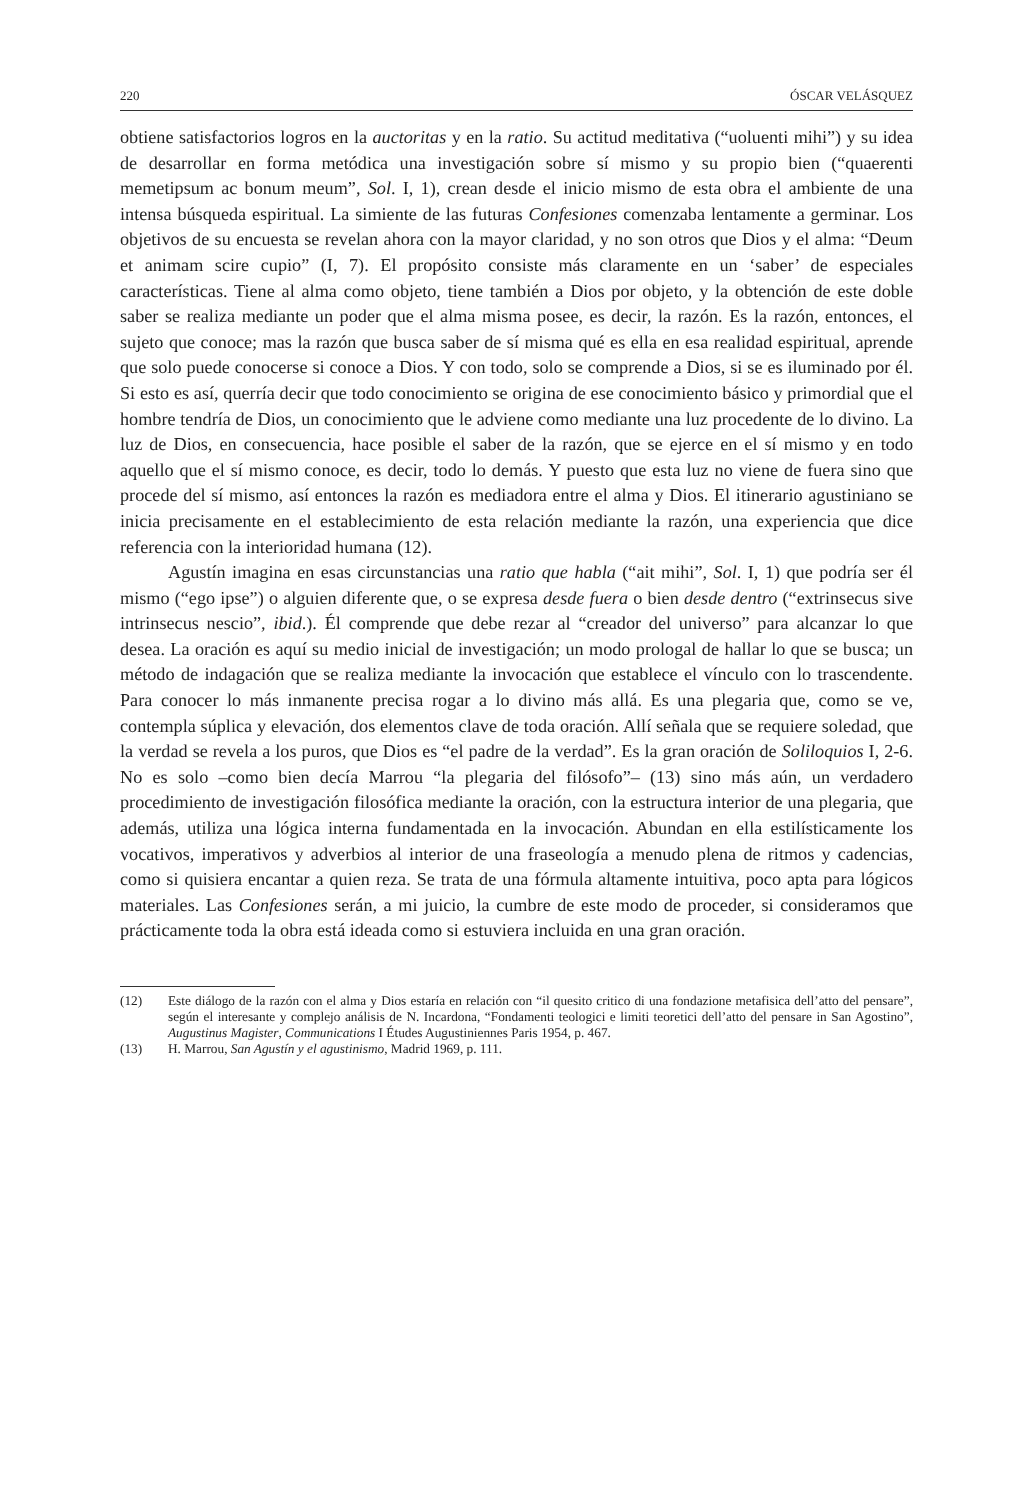220 ÓSCAR VELÁSQUEZ
obtiene satisfactorios logros en la auctoritas y en la ratio. Su actitud meditativa (“uoluenti mihi”) y su idea de desarrollar en forma metódica una investigación sobre sí mismo y su propio bien (“quaerenti memetipsum ac bonum meum”, Sol. I, 1), crean desde el inicio mismo de esta obra el ambiente de una intensa búsqueda espiritual. La simiente de las futuras Confesiones comenzaba lentamente a germinar. Los objetivos de su encuesta se revelan ahora con la mayor claridad, y no son otros que Dios y el alma: “Deum et animam scire cupio” (I, 7). El propósito consiste más claramente en un ‘saber’ de especiales características. Tiene al alma como objeto, tiene también a Dios por objeto, y la obtención de este doble saber se realiza mediante un poder que el alma misma posee, es decir, la razón. Es la razón, entonces, el sujeto que conoce; mas la razón que busca saber de sí misma qué es ella en esa realidad espiritual, aprende que solo puede conocerse si conoce a Dios. Y con todo, solo se comprende a Dios, si se es iluminado por él. Si esto es así, querría decir que todo conocimiento se origina de ese conocimiento básico y primordial que el hombre tendría de Dios, un conocimiento que le adviene como mediante una luz procedente de lo divino. La luz de Dios, en consecuencia, hace posible el saber de la razón, que se ejerce en el sí mismo y en todo aquello que el sí mismo conoce, es decir, todo lo demás. Y puesto que esta luz no viene de fuera sino que procede del sí mismo, así entonces la razón es mediadora entre el alma y Dios. El itinerario agustiniano se inicia precisamente en el establecimiento de esta relación mediante la razón, una experiencia que dice referencia con la interioridad humana (12).
Agustín imagina en esas circunstancias una ratio que habla (“ait mihi”, Sol. I, 1) que podría ser él mismo (“ego ipse”) o alguien diferente que, o se expresa desde fuera o bien desde dentro (“extrinsecus sive intrinsecus nescio”, ibid.). Él comprende que debe rezar al “creador del universo” para alcanzar lo que desea. La oración es aquí su medio inicial de investigación; un modo prologal de hallar lo que se busca; un método de indagación que se realiza mediante la invocación que establece el vínculo con lo trascendente. Para conocer lo más inmanente precisa rogar a lo divino más allá. Es una plegaria que, como se ve, contempla súplica y elevación, dos elementos clave de toda oración. Allí señala que se requiere soledad, que la verdad se revela a los puros, que Dios es “el padre de la verdad”. Es la gran oración de Soliloquios I, 2-6. No es solo –como bien decía Marrou “la plegaria del filósofo”– (13) sino más aún, un verdadero procedimiento de investigación filosófica mediante la oración, con la estructura interior de una plegaria, que además, utiliza una lógica interna fundamentada en la invocación. Abundan en ella estilísticamente los vocativos, imperativos y adverbios al interior de una fraseología a menudo plena de ritmos y cadencias, como si quisiera encantar a quien reza. Se trata de una fórmula altamente intuitiva, poco apta para lógicos materiales. Las Confesiones serán, a mi juicio, la cumbre de este modo de proceder, si consideramos que prácticamente toda la obra está ideada como si estuviera incluida en una gran oración.
(12) Este diálogo de la razón con el alma y Dios estaría en relación con “il quesito critico di una fondazione metafisica dell’atto del pensare”, según el interesante y complejo análisis de N. Incardona, “Fondamenti teologici e limiti teoretici dell’atto del pensare in San Agostino”, Augustinus Magister, Communications I Études Augustiniennes Paris 1954, p. 467.
(13) H. Marrou, San Agustín y el agustinismo, Madrid 1969, p. 111.